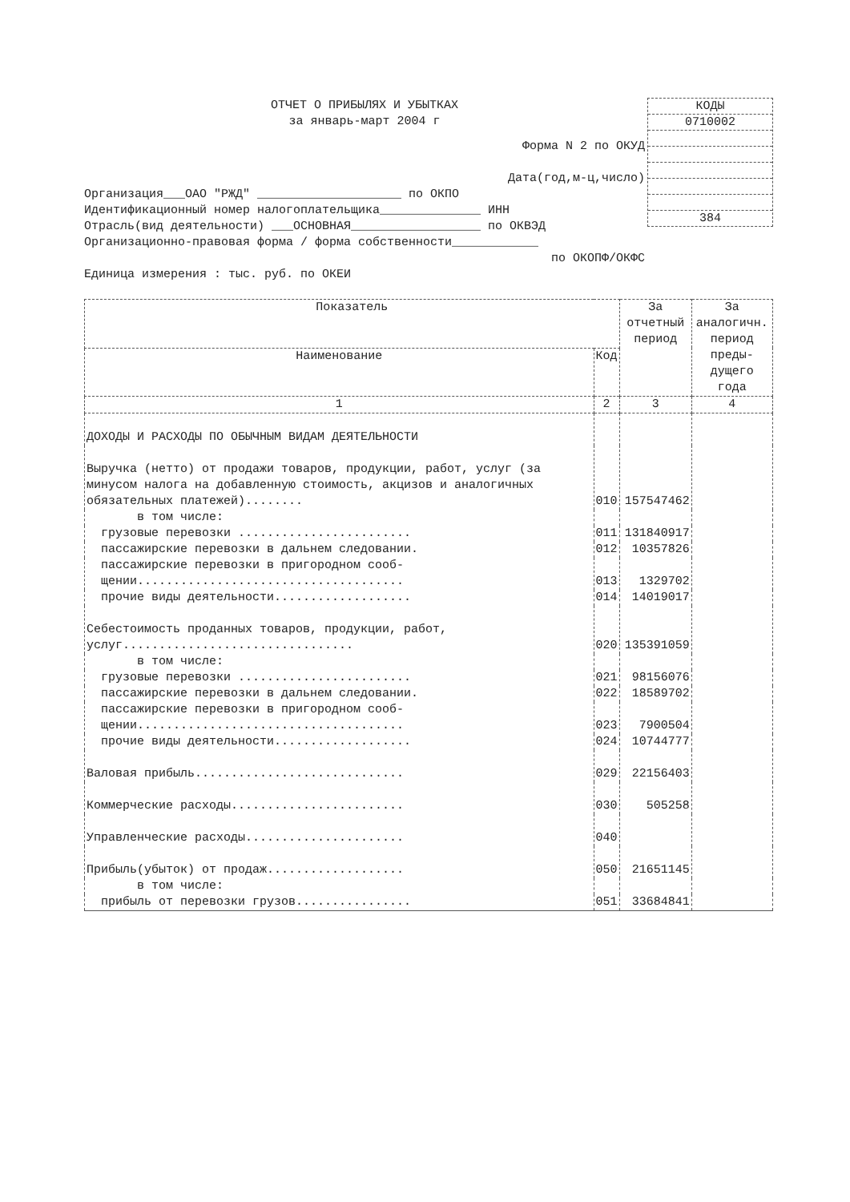ОТЧЕТ О ПРИБЫЛЯХ И УБЫТКАХ
за январь-март 2004 г
КОДЫ
0710002
384
Форма N 2 по ОКУД
Дата(год,м-ц,число)
Организация___ОАО "РЖД" ____________________ по ОКПО
Идентификационный номер налогоплательщика______________ ИНН
Отрасль(вид деятельности) ___ОСНОВНАЯ__________________ по ОКВЭД
Организационно-правовая форма / форма собственности____________
по ОКОПФ/ОКФС
Единица измерения : тыс. руб. по ОКЕИ
| Показатель | | За отчетный период | За аналогичн. период преды- дущего года |
| --- | --- | --- | --- |
| Наименование | Код | | |
| 1 | 2 | 3 | 4 |
| ДОХОДЫ И РАСХОДЫ ПО ОБЫЧНЫМ ВИДАМ ДЕЯТЕЛЬНОСТИ | | | |
| Выручка (нетто) от продажи товаров, продукции, работ, услуг (за минусом налога на добавленную стоимость, акцизов и аналогичных обязательных платежей)........ | 010 | 157547462 | |
| в том числе: | | | |
| грузовые перевозки ........................ | 011 | 131840917 | |
| пассажирские перевозки в дальнем следовании. | 012 | 10357826 | |
| пассажирские перевозки в пригородном сооб- щении..................................... | 013 | 1329702 | |
| прочие виды деятельности................... | 014 | 14019017 | |
| Себестоимость проданных товаров, продукции, работ, услуг................................ | 020 | 135391059 | |
| в том числе: | | | |
| грузовые перевозки ........................ | 021 | 98156076 | |
| пассажирские перевозки в дальнем следовании. | 022 | 18589702 | |
| пассажирские перевозки в пригородном сооб- щении..................................... | 023 | 7900504 | |
| прочие виды деятельности................... | 024 | 10744777 | |
| Валовая прибыль............................. | 029 | 22156403 | |
| Коммерческие расходы........................ | 030 | 505258 | |
| Управленческие расходы...................... | 040 | | |
| Прибыль(убыток) от продаж................... | 050 | 21651145 | |
| в том числе: | | | |
| прибыль от перевозки грузов................ | 051 | 33684841 | |